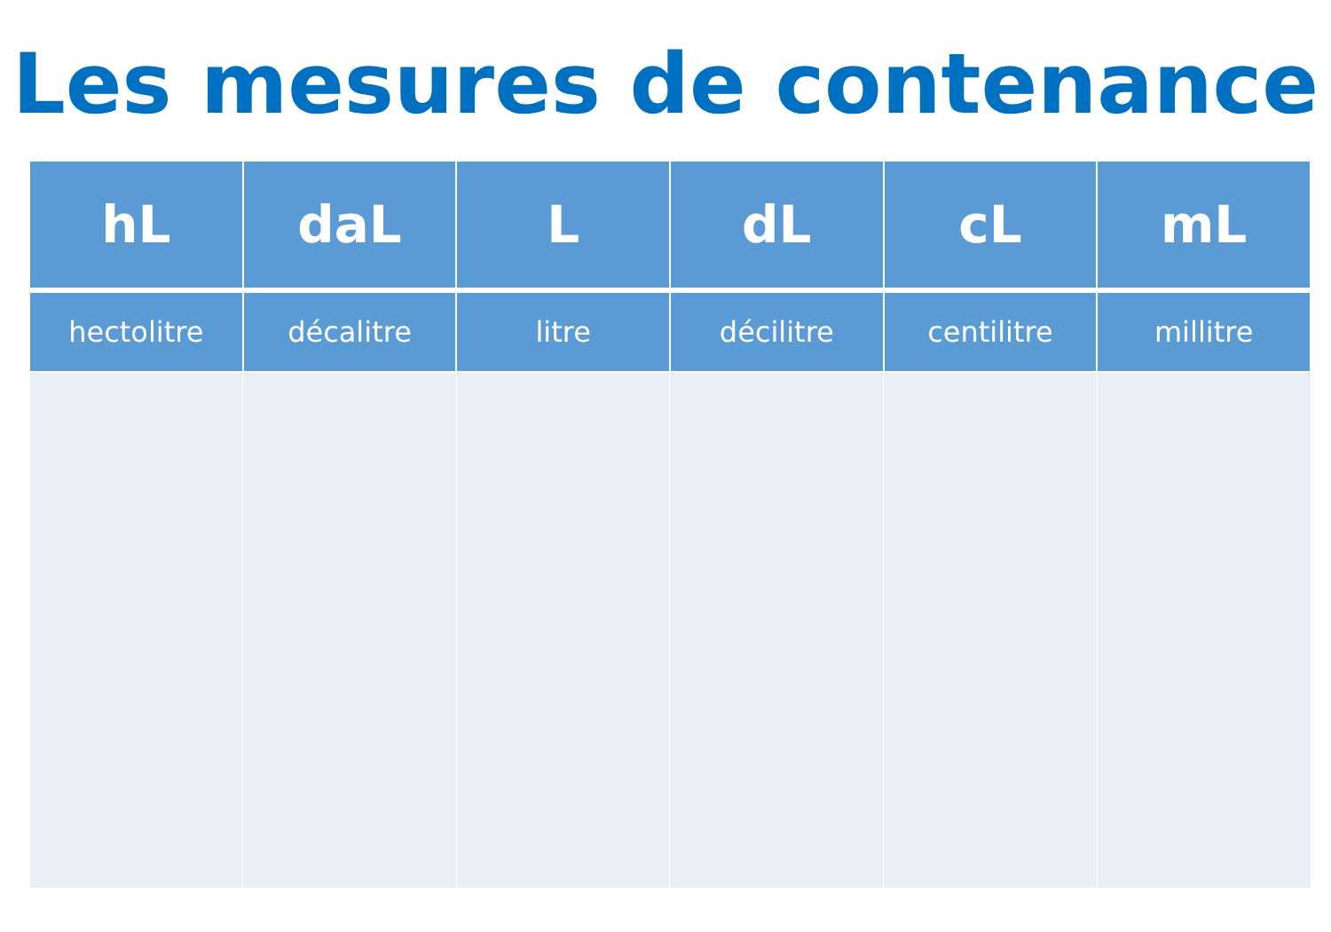Les mesures de contenance
| hL | daL | L | dL | cL | mL |
| --- | --- | --- | --- | --- | --- |
| hectolitre | décalitre | litre | décilitre | centilitre | millitre |